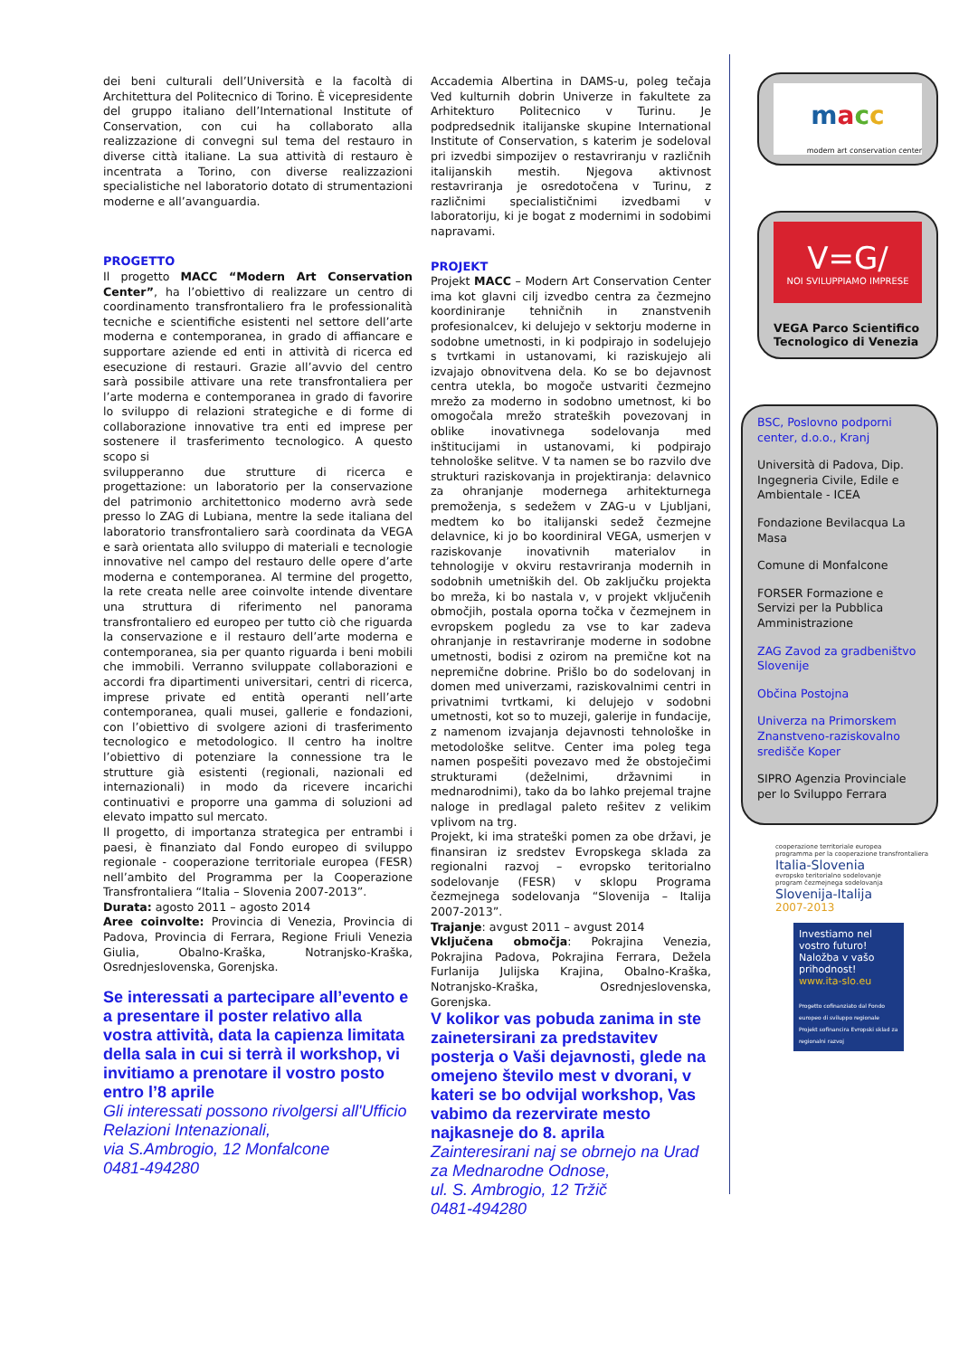dei beni culturali dell’Università e la facoltà di Architettura del Politecnico di Torino. È vicepresidente del gruppo italiano dell’International Institute of Conservation, con cui ha collaborato alla realizzazione di convegni sul tema del restauro in diverse città italiane. La sua attività di restauro è incentrata a Torino, con diverse realizzazioni specialistiche nel laboratorio dotato di strumentazioni moderne e all’avanguardia.
PROGETTO
Il progetto MACC “Modern Art Conservation Center”, ha l’obiettivo di realizzare un centro di coordinamento transfrontaliero fra le professionalità tecniche e scientifiche esistenti nel settore dell’arte moderna e contemporanea, in grado di affiancare e supportare aziende ed enti in attività di ricerca ed esecuzione di restauri. Grazie all’avvio del centro sarà possibile attivare una rete transfrontaliera per l’arte moderna e contemporanea in grado di favorire lo sviluppo di relazioni strategiche e di forme di collaborazione innovative tra enti ed imprese per sostenere il trasferimento tecnologico. A questo scopo si
svilupperanno due strutture di ricerca e progettazione: un laboratorio per la conservazione del patrimonio architettonico moderno avrà sede presso lo ZAG di Lubiana, mentre la sede italiana del laboratorio transfrontaliero sarà coordinata da VEGA e sarà orientata allo sviluppo di materiali e tecnologie innovative nel campo del restauro delle opere d’arte moderna e contemporanea. Al termine del progetto, la rete creata nelle aree coinvolte intende diventare una struttura di riferimento nel panorama transfrontaliero ed europeo per tutto ciò che riguarda la conservazione e il restauro dell’arte moderna e contemporanea, sia per quanto riguarda i beni mobili che immobili. Verranno sviluppate collaborazioni e accordi fra dipartimenti universitari, centri di ricerca, imprese private ed entità operanti nell’arte contemporanea, quali musei, gallerie e fondazioni, con l’obiettivo di svolgere azioni di trasferimento tecnologico e metodologico. Il centro ha inoltre l’obiettivo di potenziare la connessione tra le strutture già esistenti (regionali, nazionali ed internazionali) in modo da ricevere incarichi continuativi e proporre una gamma di soluzioni ad elevato impatto sul mercato.
Il progetto, di importanza strategica per entrambi i paesi, è finanziato dal Fondo europeo di sviluppo regionale - cooperazione territoriale europea (FESR) nell’ambito del Programma per la Cooperazione Transfrontaliera “Italia – Slovenia 2007-2013”.
Durata: agosto 2011 – agosto 2014
Aree coinvolte: Provincia di Venezia, Provincia di Padova, Provincia di Ferrara, Regione Friuli Venezia Giulia, Obalno-Kraška, Notranjsko-Kraška, Osrednjeslovenska, Gorenjska.
Se interessati a partecipare all’evento e a presentare il poster relativo alla vostra attività, data la capienza limitata della sala in cui si terrà il workshop, vi invitiamo a prenotare il vostro posto entro l’8 aprile
Gli interessati possono rivolgersi all'Ufficio Relazioni Intenazionali,
via S.Ambrogio, 12 Monfalcone
0481-494280
Accademia Albertina in DAMS-u, poleg tečaja Ved kulturnih dobrin Univerze in fakultete za Arhitekturo Politecnico v Turinu. Je podpredsednik italijanske skupine International Institute of Conservation, s katerim je sodeloval pri izvedbi simpozijev o restavriranju v različnih italijanskih mestih. Njegova aktivnost restavriranja je osredotočena v Turinu, z različnimi specialističnimi izvedbami v laboratoriju, ki je bogat z modernimi in sodobimi napravami.
PROJEKT
Projekt MACC – Modern Art Conservation Center ima kot glavni cilj izvedbo centra za čezmejno koordiniranje tehničnih in znanstvenih profesionalcev, ki delujejo v sektorju moderne in sodobne umetnosti, in ki podpirajo in sodelujejo s tvrtkami in ustanovami, ki raziskujejo ali izvajajo obnovitvena dela. Ko se bo dejavnost centra utekla, bo mogoče ustvariti čezmejno mrežo za moderno in sodobno umetnost, ki bo omogočala mrežo strateških povezovanj in oblike inovativnega sodelovanja med inštitucijami in ustanovami, ki podpirajo tehnološke selitve. V ta namen se bo razvilo dve strukturi raziskovanja in projektiranja: delavnico za ohranjanje modernega arhitekturnega premoženja, s sedežem v ZAG-u v Ljubljani, medtem ko bo italijanski sedež čezmejne delavnice, ki jo bo koordiniral VEGA, usmerjen v raziskovanje inovativnih materialov in tehnologije v okviru restavriranja modernih in sodobnih umetniških del. Ob zaključku projekta bo mreža, ki bo nastala v, v projekt vključenih območjih, postala oporna točka v čezmejnem in evropskem pogledu za vse to kar zadeva ohranjanje in restavriranje moderne in sodobne umetnosti, bodisi z ozirom na premične kot na nepremične dobrine. Prišlo bo do sodelovanj in domen med univerzami, raziskovalnimi centri in privatnimi tvrtkami, ki delujejo v sodobni umetnosti, kot so to muzeji, galerije in fundacije, z namenom izvajanja dejavnosti tehnološke in metodološke selitve. Center ima poleg tega namen pospešiti povezavo med že obstoječimi strukturami (deželnimi, državnimi in mednarodnimi), tako da bo lahko prejemal trajne naloge in predlagal paleto rešitev z velikim vplivom na trg.
Projekt, ki ima strateški pomen za obe državi, je finansiran iz sredstev Evropskega sklada za regionalni razvoj – evropsko teritorialno sodelovanje (FESR) v sklopu Programa čezmejnega sodelovanja “Slovenija – Italija 2007-2013”.
Trajanje: avgust 2011 – avgust 2014
Vključena območja: Pokrajina Venezia, Pokrajina Padova, Pokrajina Ferrara, Dežela Furlanija Julijska Krajina, Obalno-Kraška, Notranjsko-Kraška, Osrednjeslovenska, Gorenjska.
V kolikor vas pobuda zanima in ste zainetersirani za predstavitev posterja o Vaši dejavnosti, glede na omejeno število mest v dvorani, v kateri se bo odvijal workshop, Vas vabimo da rezervirate mesto najkasneje do 8. aprila
Zainteresirani naj se obrnejo na Urad za Mednarodne Odnose,
ul. S. Ambrogio, 12 Tržič
0481-494280
macc
modern art conservation center
V=G/
NOI SVILUPPIAMO IMPRESE
VEGA Parco Scientifico Tecnologico di Venezia
BSC, Poslovno podporni center, d.o.o., Kranj
Università di Padova, Dip. Ingegneria Civile, Edile e Ambientale - ICEA
Fondazione Bevilacqua La Masa
Comune di Monfalcone
FORSER Formazione e Servizi per la Pubblica Amministrazione
ZAG Zavod za gradbeništvo Slovenije
Občina Postojna
Univerza na Primorskem Znanstveno-raziskovalno središče Koper
SIPRO Agenzia Provinciale per lo Sviluppo Ferrara
cooperazione territoriale europea
programma per la cooperazione transfrontaliera
Italia-Slovenia
evropsko teritorialno sodelovanje
program čezmejnega sodelovanja
Slovenija-Italija
2007-2013
Investiamo nel vostro futuro!
Naložba v vašo prihodnost!
www.ita-slo.eu
Progetto cofinanziato dal Fondo europeo di sviluppo regionale
Projekt sofinancira Evropski sklad za regionalni razvoj